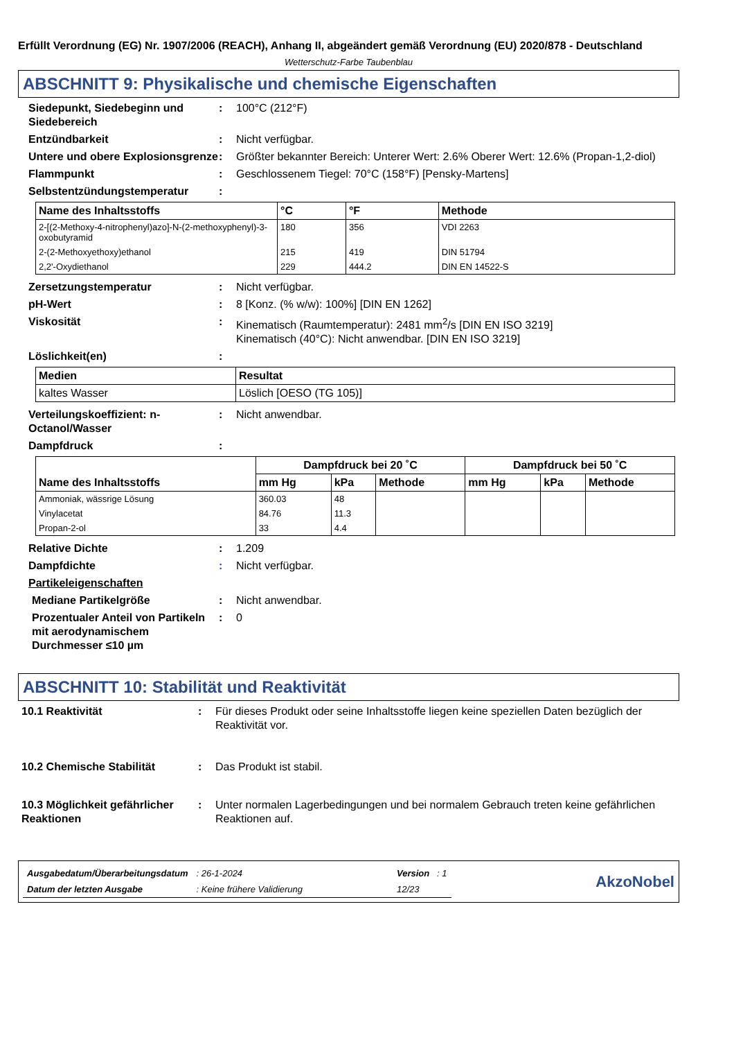Erfüllt Verordnung (EG) Nr. 1907/2006 (REACH), Anhang II, abgeändert gemäß Verordnung (EU) 2020/878 - Deutschland
Wetterschutz-Farbe Taubenblau
ABSCHNITT 9: Physikalische und chemische Eigenschaften
Siedepunkt, Siedebeginn und Siedebereich
: 100°C (212°F)
Entzündbarkeit : Nicht verfügbar.
Untere und obere Explosionsgrenze
: Größter bekannter Bereich: Unterer Wert: 2.6% Oberer Wert: 12.6% (Propan-1,2-diol)
Flammpunkt : Geschlossenem Tiegel: 70°C (158°F) [Pensky-Martens]
Selbstentzündungstemperatur :
| Name des Inhaltsstoffs | °C | °F | Methode |
| --- | --- | --- | --- |
| 2-[(2-Methoxy-4-nitrophenyl)azo]-N-(2-methoxyphenyl)-3-oxobutyramid | 180 | 356 | VDI 2263 |
| 2-(2-Methoxyethoxy)ethanol | 215 | 419 | DIN 51794 |
| 2,2'-Oxydiethanol | 229 | 444.2 | DIN EN 14522-S |
Zersetzungstemperatur : Nicht verfügbar.
pH-Wert : 8 [Konz. (% w/w): 100%] [DIN EN 1262]
Viskosität : Kinematisch (Raumtemperatur): 2481 mm<sup>2</sup>/s [DIN EN ISO 3219]
Kinematisch (40°C): Nicht anwendbar. [DIN EN ISO 3219]
Löslichkeit(en) :
| Medien | Resultat |
| --- | --- |
| kaltes Wasser | Löslich [OESO (TG 105)] |
Verteilungskoeffizient: n-Octanol/Wasser
: Nicht anwendbar.
Dampfdruck :
| Name des Inhaltsstoffs | Dampfdruck bei 20 ˚C | | | Dampfdruck bei 50 ˚C | | |
| --- | --- | --- | --- | --- | --- | --- |
| | mm Hg | kPa | Methode | mm Hg | kPa | Methode |
| Ammoniak, wässrige Lösung | 360.03 | 48 | | | | |
| Vinylacetat | 84.76 | 11.3 | | | | |
| Propan-2-ol | 33 | 4.4 | | | | |
Relative Dichte : 1.209
Dampfdichte : Nicht verfügbar.
Partikeleigenschaften
Mediane Partikelgröße : Nicht anwendbar.
Prozentualer Anteil von Partikeln mit aerodynamischem Durchmesser ≤10 µm
: 0
ABSCHNITT 10: Stabilität und Reaktivität
10.1 Reaktivität : Für dieses Produkt oder seine Inhaltsstoffe liegen keine speziellen Daten bezüglich der Reaktivität vor.
10.2 Chemische Stabilität : Das Produkt ist stabil.
10.3 Möglichkeit gefährlicher Reaktionen
: Unter normalen Lagerbedingungen und bei normalem Gebrauch treten keine gefährlichen Reaktionen auf.
| Ausgabedatum/Überarbeitungsdatum | : 26-1-2024 | Version : 1 |
| Datum der letzten Ausgabe | : Keine frühere Validierung | 12/23 |
AkzoNobel